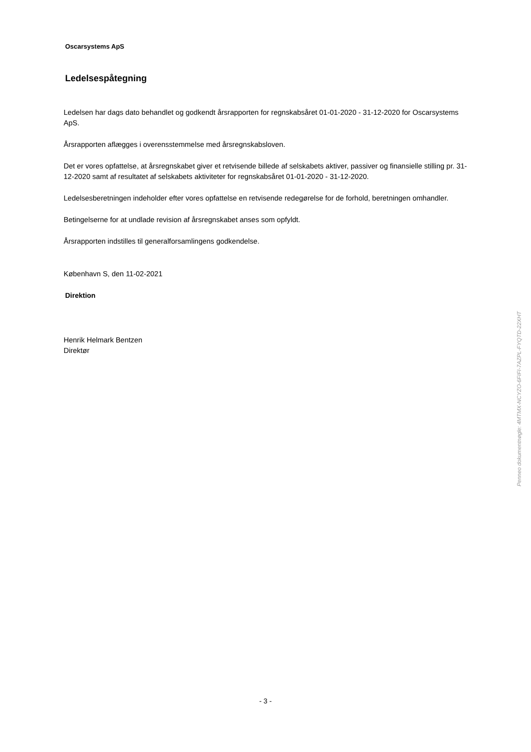Oscarsystems ApS
Ledelsespåtegning
Ledelsen har dags dato behandlet og godkendt årsrapporten for regnskabsåret 01-01-2020 - 31-12-2020 for Oscarsystems ApS.
Årsrapporten aflægges i overensstemmelse med årsregnskabsloven.
Det er vores opfattelse, at årsregnskabet giver et retvisende billede af selskabets aktiver, passiver og finansielle stilling pr. 31-12-2020 samt af resultatet af selskabets aktiviteter for regnskabsåret 01-01-2020 - 31-12-2020.
Ledelsesberetningen indeholder efter vores opfattelse en retvisende redegørelse for de forhold, beretningen omhandler.
Betingelserne for at undlade revision af årsregnskabet anses som opfyldt.
Årsrapporten indstilles til generalforsamlingens godkendelse.
København S, den 11-02-2021
Direktion
Henrik Helmark Bentzen
Direktør
Penneo dokumentnøgle: 4MTMX-NCYZO-6FIFI-7AZPL-FYQTD-22XHT
- 3 -